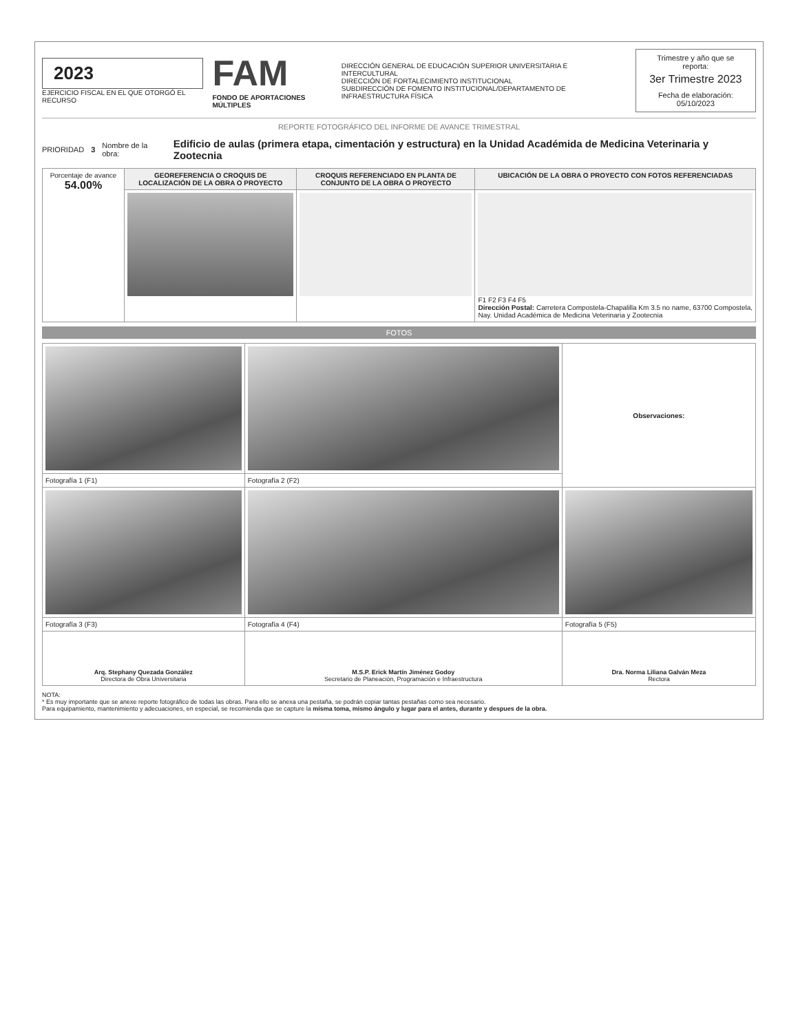2023
EJERCICIO FISCAL EN EL QUE OTORGÓ EL RECURSO
FAM
FONDO DE APORTACIONES MÚLTIPLES
DIRECCIÓN GENERAL DE EDUCACIÓN SUPERIOR UNIVERSITARIA E INTERCULTURAL
DIRECCIÓN DE FORTALECIMIENTO INSTITUCIONAL
SUBDIRECCIÓN DE FOMENTO INSTITUCIONAL/DEPARTAMENTO DE INFRAESTRUCTURA FÍSICA
Trimestre y año que se reporta:
3er Trimestre 2023
Fecha de elaboración: 05/10/2023
REPORTE FOTOGRÁFICO DEL INFORME DE AVANCE TRIMESTRAL
PRIORIDAD 3 Nombre de la obra: Edificio de aulas (primera etapa, cimentación y estructura) en la Unidad Académida de Medicina Veterinaria y Zootecnia
| Porcentaje de avance 54.00% | GEOREFERENCIA O CROQUIS DE LOCALIZACIÓN DE LA OBRA O PROYECTO | CROQUIS REFERENCIADO EN PLANTA DE CONJUNTO DE LA OBRA O PROYECTO | UBICACIÓN DE LA OBRA O PROYECTO CON FOTOS REFERENCIADAS |
| | | | F1 F2 F3 F4 F5 Dirección Postal: Carretera Compostela-Chapalilla Km 3.5 no name, 63700 Compostela, Nay. Unidad Académica de Medicina Veterinaria y Zootecnia |
FOTOS
| | | Observaciones: |
| Fotografía 1 (F1) | Fotografía 2 (F2) | |
| Fotografía 3 (F3) | Fotografía 4 (F4) | Fotografía 5 (F5) |
| Arq. Stephany Quezada González Directora de Obra Universitaria | M.S.P. Erick Martín Jiménez Godoy Secretario de Planeación, Programación e Infraestructura | Dra. Norma Liliana Galván Meza Rectora |
NOTA:
* Es muy importante que se anexe reporte fotográfico de todas las obras. Para ello se anexa una pestaña, se podrán copiar tantas pestañas como sea necesario.
Para equipamiento, mantenimiento y adecuaciones, en especial, se recomienda que se capture la misma toma, mismo ángulo y lugar para el antes, durante y despues de la obra.